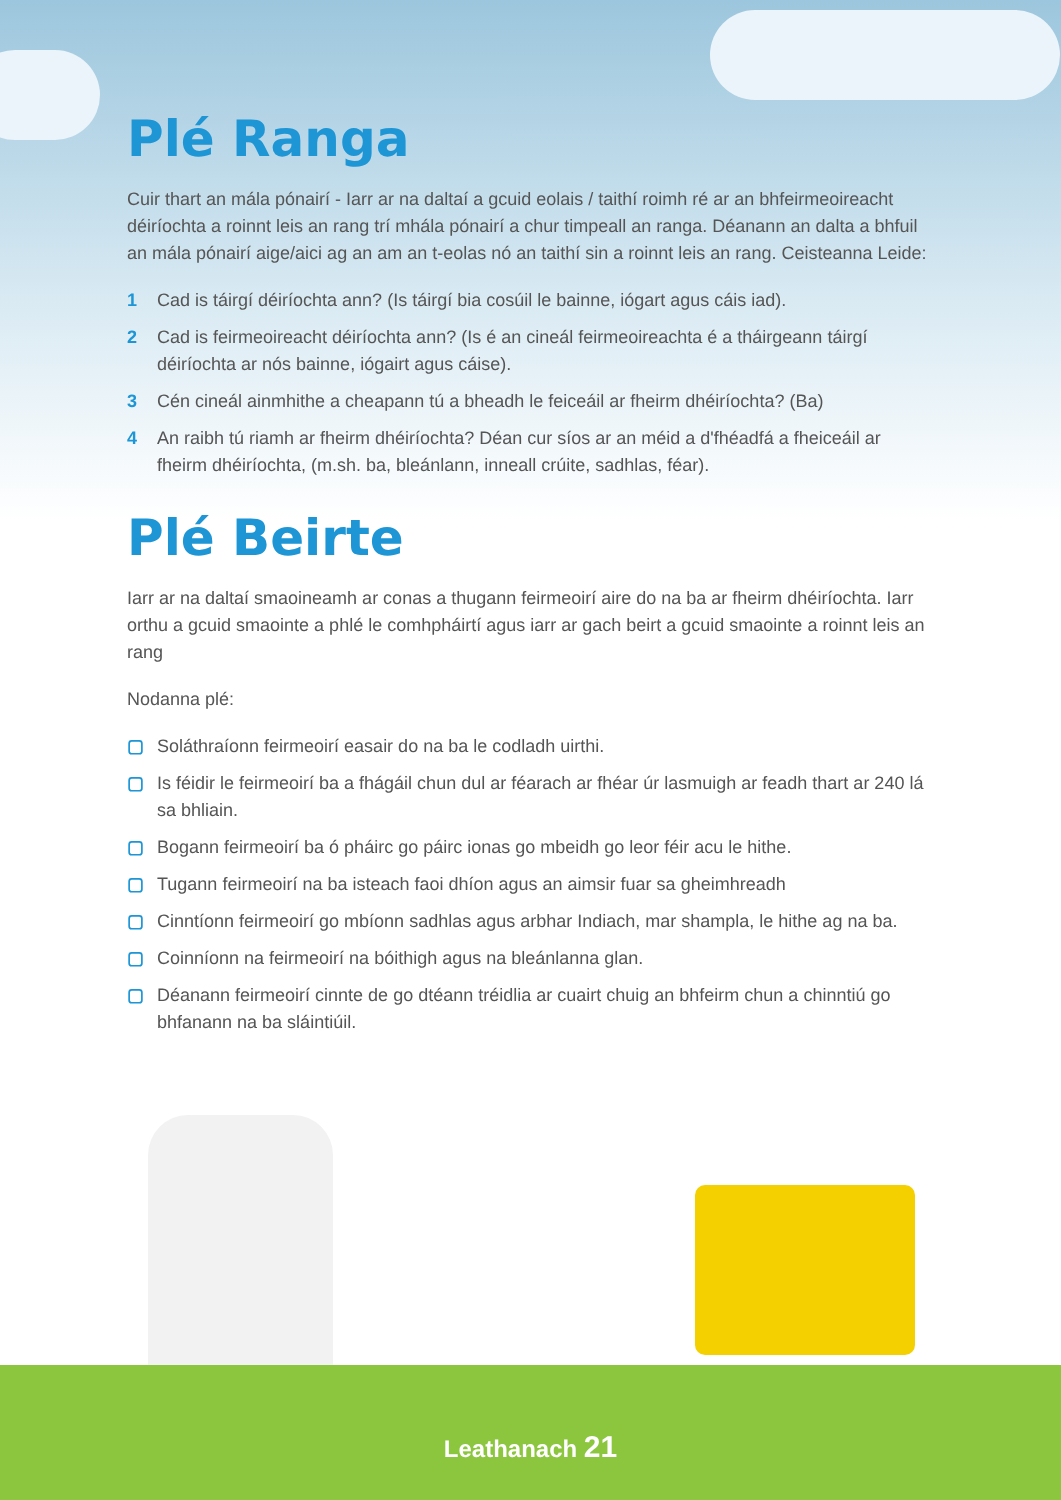Plé Ranga
Cuir thart an mála pónairí - Iarr ar na daltaí a gcuid eolais / taithí roimh ré ar an bhfeirmeoireacht déiríochta a roinnt leis an rang trí mhála pónairí a chur timpeall an ranga. Déanann an dalta a bhfuil an mála pónairí aige/aici ag an am an t-eolas nó an taithí sin a roinnt leis an rang. Ceisteanna Leide:
1 Cad is táirgí déiríochta ann? (Is táirgí bia cosúil le bainne, iógart agus cáis iad).
2 Cad is feirmeoireacht déiríochta ann? (Is é an cineál feirmeoireachta é a tháirgeann táirgí déiríochta ar nós bainne, iógairt agus cáise).
3 Cén cineál ainmhithe a cheapann tú a bheadh le feiceáil ar fheirm dhéiríochta? (Ba)
4 An raibh tú riamh ar fheirm dhéiríochta? Déan cur síos ar an méid a d'fhéadfá a fheiceáil ar fheirm dhéiríochta, (m.sh. ba, bleánlann, inneall crúite, sadhlas, féar).
Plé Beirte
Iarr ar na daltaí smaoineamh ar conas a thugann feirmeoirí aire do na ba ar fheirm dhéiríochta. Iarr orthu a gcuid smaointe a phlé le comhpháirtí agus iarr ar gach beirt a gcuid smaointe a roinnt leis an rang
Nodanna plé:
▢ Soláthraíonn feirmeoirí easair do na ba le codladh uirthi.
▢ Is féidir le feirmeoirí ba a fhágáil chun dul ar féarach ar fhéar úr lasmuigh ar feadh thart ar 240 lá sa bhliain.
▢ Bogann feirmeoirí ba ó pháirc go páirc ionas go mbeidh go leor féir acu le hithe.
▢ Tugann feirmeoirí na ba isteach faoi dhíon agus an aimsir fuar sa gheimhreadh
▢ Cinntíonn feirmeoirí go mbíonn sadhlas agus arbhar Indiach, mar shampla, le hithe ag na ba.
▢ Coinníonn na feirmeoirí na bóithigh agus na bleánlanna glan.
▢ Déanann feirmeoirí cinnte de go dtéann tréidlia ar cuairt chuig an bhfeirm chun a chinntiú go bhfanann na ba sláintiúil.
Leathanach 21